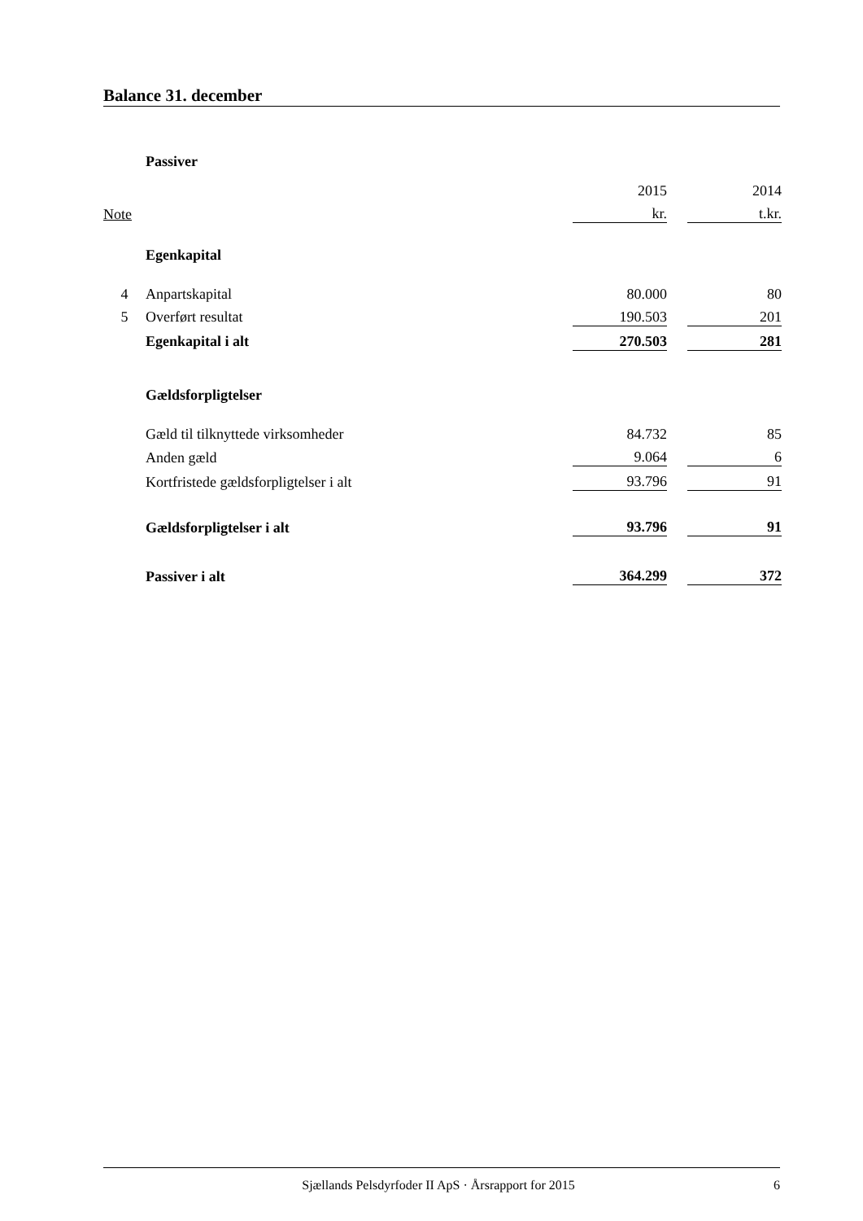Balance 31. december
| | Passiver | | | |
| | | 2015 | | 2014 |
| Note | | kr. | | t.kr. |
| | Egenkapital | | | |
| 4 | Anpartskapital | 80.000 | | 80 |
| 5 | Overført resultat | 190.503 | | 201 |
| | Egenkapital i alt | 270.503 | | 281 |
| | Gældsforpligtelser | | | |
| | Gæld til tilknyttede virksomheder | 84.732 | | 85 |
| | Anden gæld | 9.064 | | 6 |
| | Kortfristede gældsforpligtelser i alt | 93.796 | | 91 |
| | Gældsforpligtelser i alt | 93.796 | | 91 |
| | Passiver i alt | 364.299 | | 372 |
Sjællands Pelsdyrfoder II ApS · Årsrapport for 2015 6